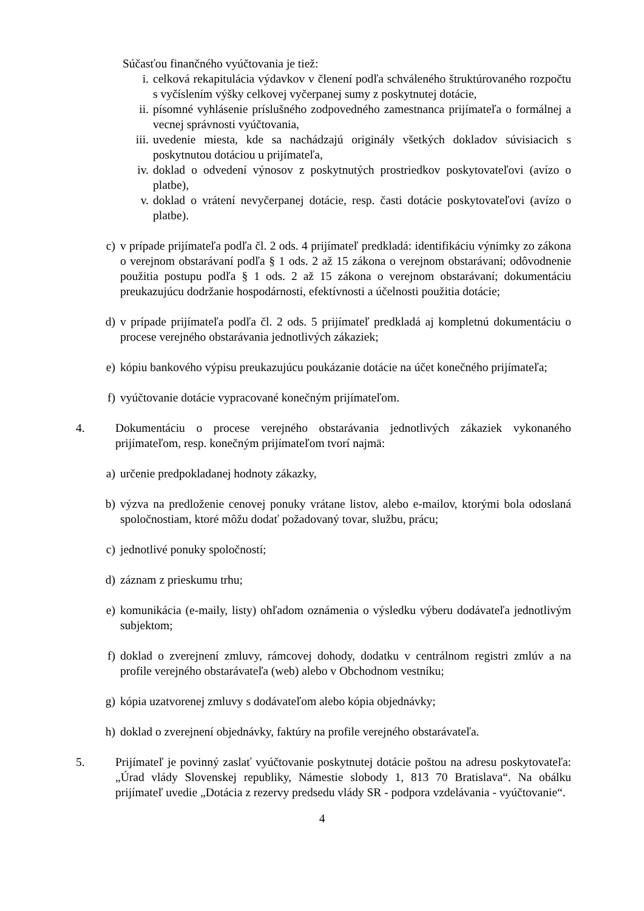Súčasťou finančného vyúčtovania je tiež:
i. celková rekapitulácia výdavkov v členení podľa schváleného štruktúrovaného rozpočtu s vyčíslením výšky celkovej vyčerpanej sumy z poskytnutej dotácie,
ii. písomné vyhlásenie príslušného zodpovedného zamestnanca prijímateľa o formálnej a vecnej správnosti vyúčtovania,
iii. uvedenie miesta, kde sa nachádzajú originály všetkých dokladov súvisiacich s poskytnutou dotáciou u prijímateľa,
iv. doklad o odvedení výnosov z poskytnutých prostriedkov poskytovateľovi (avízo o platbe),
v. doklad o vrátení nevyčerpanej dotácie, resp. časti dotácie poskytovateľovi (avízo o platbe).
c) v prípade prijímateľa podľa čl. 2 ods. 4 prijímateľ predkladá: identifikáciu výnimky zo zákona o verejnom obstarávaní podľa § 1 ods. 2 až 15 zákona o verejnom obstarávaní; odôvodnenie použitia postupu podľa § 1 ods. 2 až 15 zákona o verejnom obstarávaní; dokumentáciu preukazujúcu dodržanie hospodárnosti, efektívnosti a účelnosti použitia dotácie;
d) v prípade prijímateľa podľa čl. 2 ods. 5 prijímateľ predkladá aj kompletnú dokumentáciu o procese verejného obstarávania jednotlivých zákaziek;
e) kópiu bankového výpisu preukazujúcu poukázanie dotácie na účet konečného prijímateľa;
f) vyúčtovanie dotácie vypracované konečným prijímateľom.
4. Dokumentáciu o procese verejného obstarávania jednotlivých zákaziek vykonaného prijímateľom, resp. konečným prijímateľom tvorí najmä:
a) určenie predpokladanej hodnoty zákazky,
b) výzva na predloženie cenovej ponuky vrátane listov, alebo e-mailov, ktorými bola odoslaná spoločnostiam, ktoré môžu dodať požadovaný tovar, službu, prácu;
c) jednotlivé ponuky spoločností;
d) záznam z prieskumu trhu;
e) komunikácia (e-maily, listy) ohľadom oznámenia o výsledku výberu dodávateľa jednotlivým subjektom;
f) doklad o zverejnení zmluvy, rámcovej dohody, dodatku v centrálnom registri zmlúv a na profile verejného obstarávateľa (web) alebo v Obchodnom vestníku;
g) kópia uzatvorenej zmluvy s dodávateľom alebo kópia objednávky;
h) doklad o zverejnení objednávky, faktúry na profile verejného obstarávateľa.
5. Prijímateľ je povinný zaslať vyúčtovanie poskytnutej dotácie poštou na adresu poskytovateľa: „Úrad vlády Slovenskej republiky, Námestie slobody 1, 813 70 Bratislava“. Na obálku prijímateľ uvedie „Dotácia z rezervy predsedu vlády SR - podpora vzdelávania - vyúčtovanie“.
4